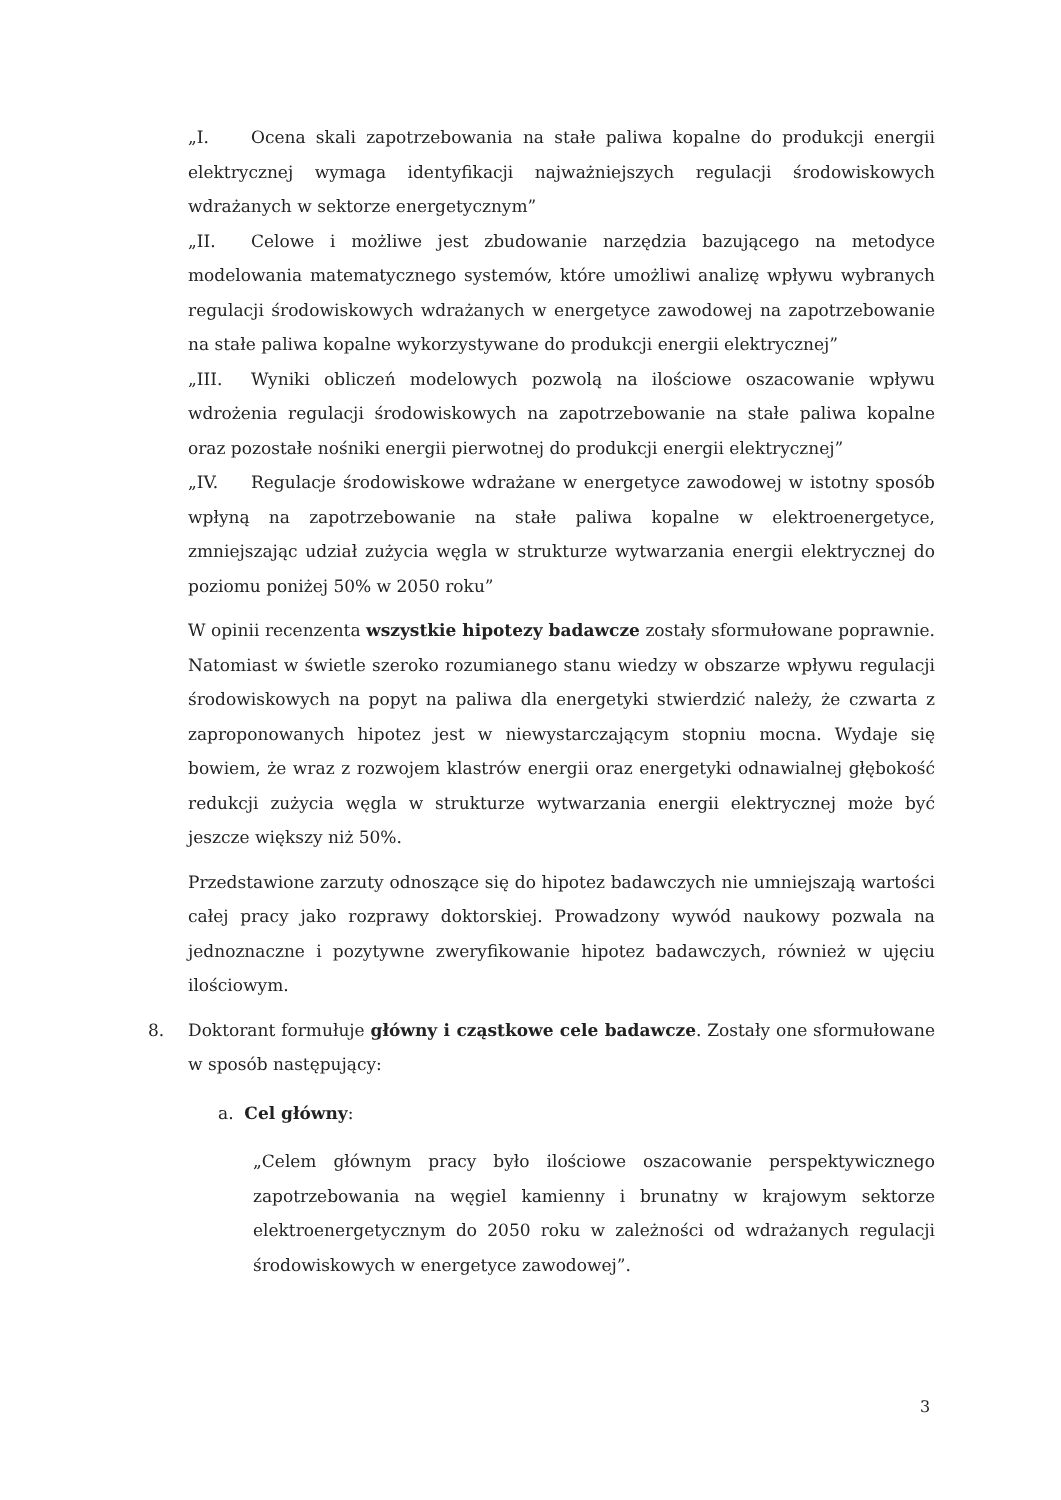„I. Ocena skali zapotrzebowania na stałe paliwa kopalne do produkcji energii elektrycznej wymaga identyfikacji najważniejszych regulacji środowiskowych wdrażanych w sektorze energetycznym”
„II. Celowe i możliwe jest zbudowanie narzędzia bazującego na metodyce modelowania matematycznego systemów, które umożliwi analizę wpływu wybranych regulacji środowiskowych wdrażanych w energetyce zawodowej na zapotrzebowanie na stałe paliwa kopalne wykorzystywane do produkcji energii elektrycznej”
„III. Wyniki obliczeń modelowych pozwolą na ilościowe oszacowanie wpływu wdrożenia regulacji środowiskowych na zapotrzebowanie na stałe paliwa kopalne oraz pozostałe nośniki energii pierwotnej do produkcji energii elektrycznej”
„IV. Regulacje środowiskowe wdrażane w energetyce zawodowej w istotny sposób wpłyną na zapotrzebowanie na stałe paliwa kopalne w elektroenergetyce, zmniejszając udział zużycia węgla w strukturze wytwarzania energii elektrycznej do poziomu poniżej 50% w 2050 roku”
W opinii recenzenta wszystkie hipotezy badawcze zostały sformułowane poprawnie. Natomiast w świetle szeroko rozumianego stanu wiedzy w obszarze wpływu regulacji środowiskowych na popyt na paliwa dla energetyki stwierdzić należy, że czwarta z zaproponowanych hipotez jest w niewystarczającym stopniu mocna. Wydaje się bowiem, że wraz z rozwojem klastrów energii oraz energetyki odnawialnej głębokość redukcji zużycia węgla w strukturze wytwarzania energii elektrycznej może być jeszcze większy niż 50%.
Przedstawione zarzuty odnoszące się do hipotez badawczych nie umniejszają wartości całej pracy jako rozprawy doktorskiej. Prowadzony wywód naukowy pozwala na jednoznaczne i pozytywne zweryfikowanie hipotez badawczych, również w ujęciu ilościowym.
8. Doktorant formułuje główny i cząstkowe cele badawcze. Zostały one sformułowane w sposób następujący:
a. Cel główny:
„Celem głównym pracy było ilościowe oszacowanie perspektywicznego zapotrzebowania na węgiel kamienny i brunatny w krajowym sektorze elektroenergetycznym do 2050 roku w zależności od wdrażanych regulacji środowiskowych w energetyce zawodowej”.
3